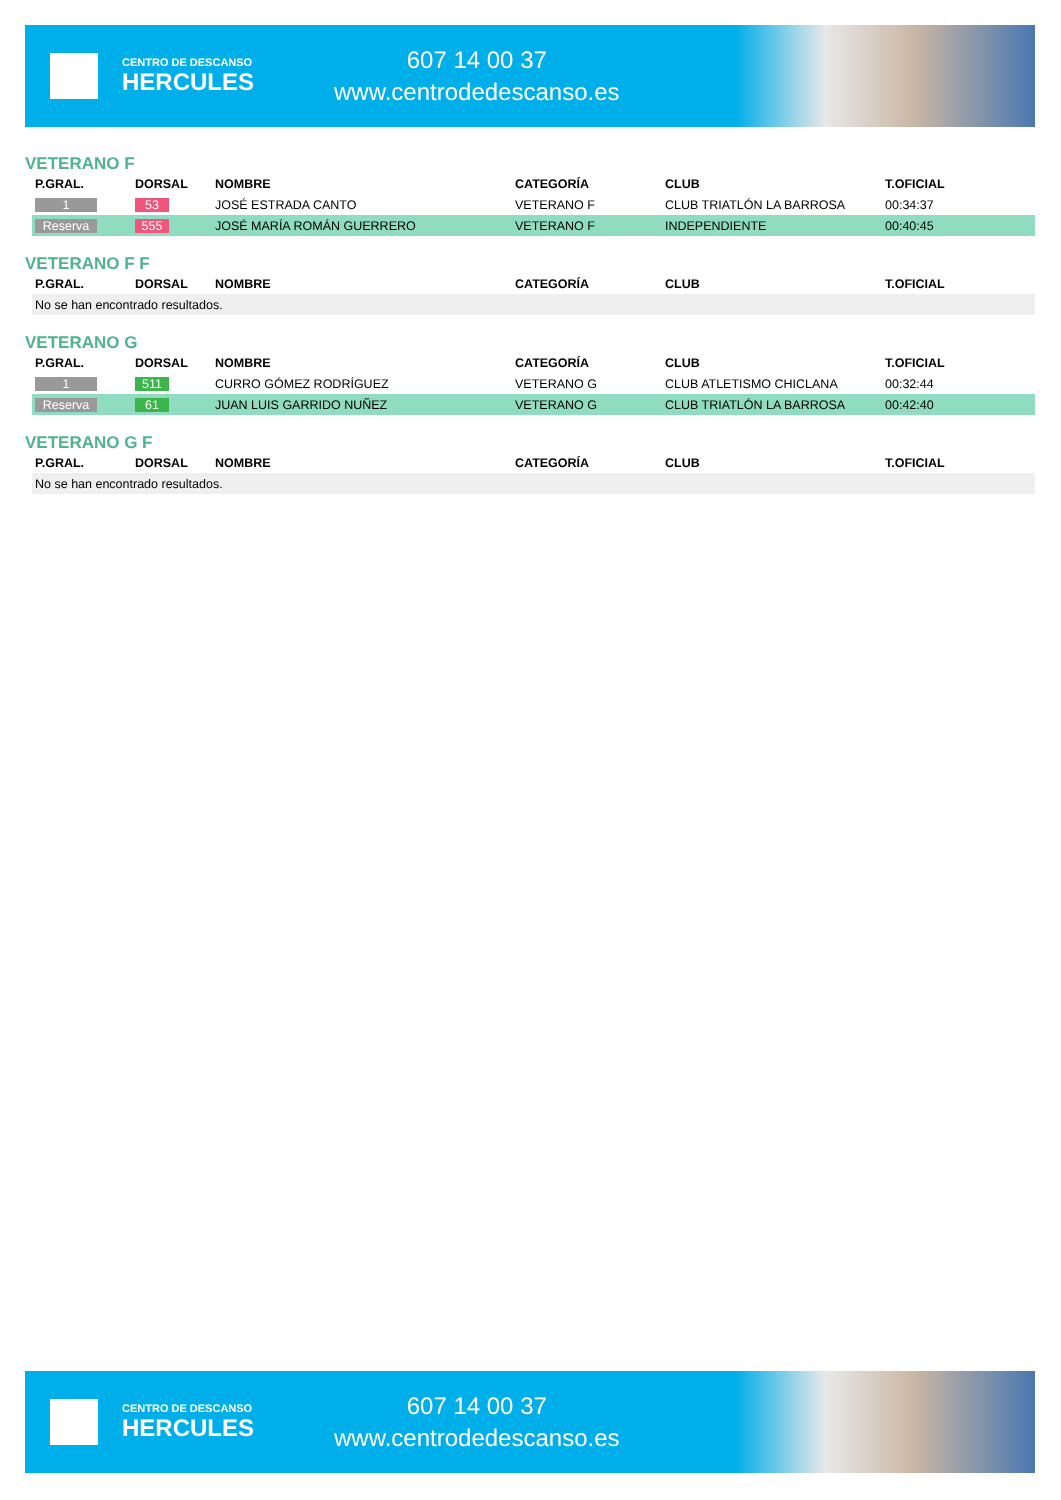CENTRO DE DESCANSO
HERCULES
607 14 00 37
www.centrodedescanso.es
VETERANO F
| P.GRAL. | DORSAL | NOMBRE | CATEGORÍA | CLUB | T.OFICIAL |
| --- | --- | --- | --- | --- | --- |
| 1 | 53 | JOSÉ ESTRADA CANTO | VETERANO F | CLUB TRIATLÓN LA BARROSA | 00:34:37 |
| Reserva | 555 | JOSÉ MARÍA ROMÁN GUERRERO | VETERANO F | INDEPENDIENTE | 00:40:45 |
VETERANO F F
| P.GRAL. | DORSAL | NOMBRE | CATEGORÍA | CLUB | T.OFICIAL |
| --- | --- | --- | --- | --- | --- |
| No se han encontrado resultados. | | | | | |
VETERANO G
| P.GRAL. | DORSAL | NOMBRE | CATEGORÍA | CLUB | T.OFICIAL |
| --- | --- | --- | --- | --- | --- |
| 1 | 511 | CURRO GÓMEZ RODRÍGUEZ | VETERANO G | CLUB ATLETISMO CHICLANA | 00:32:44 |
| Reserva | 61 | JUAN LUIS GARRIDO NUÑEZ | VETERANO G | CLUB TRIATLÓN LA BARROSA | 00:42:40 |
VETERANO G F
| P.GRAL. | DORSAL | NOMBRE | CATEGORÍA | CLUB | T.OFICIAL |
| --- | --- | --- | --- | --- | --- |
| No se han encontrado resultados. | | | | | |
CENTRO DE DESCANSO
HERCULES
607 14 00 37
www.centrodedescanso.es